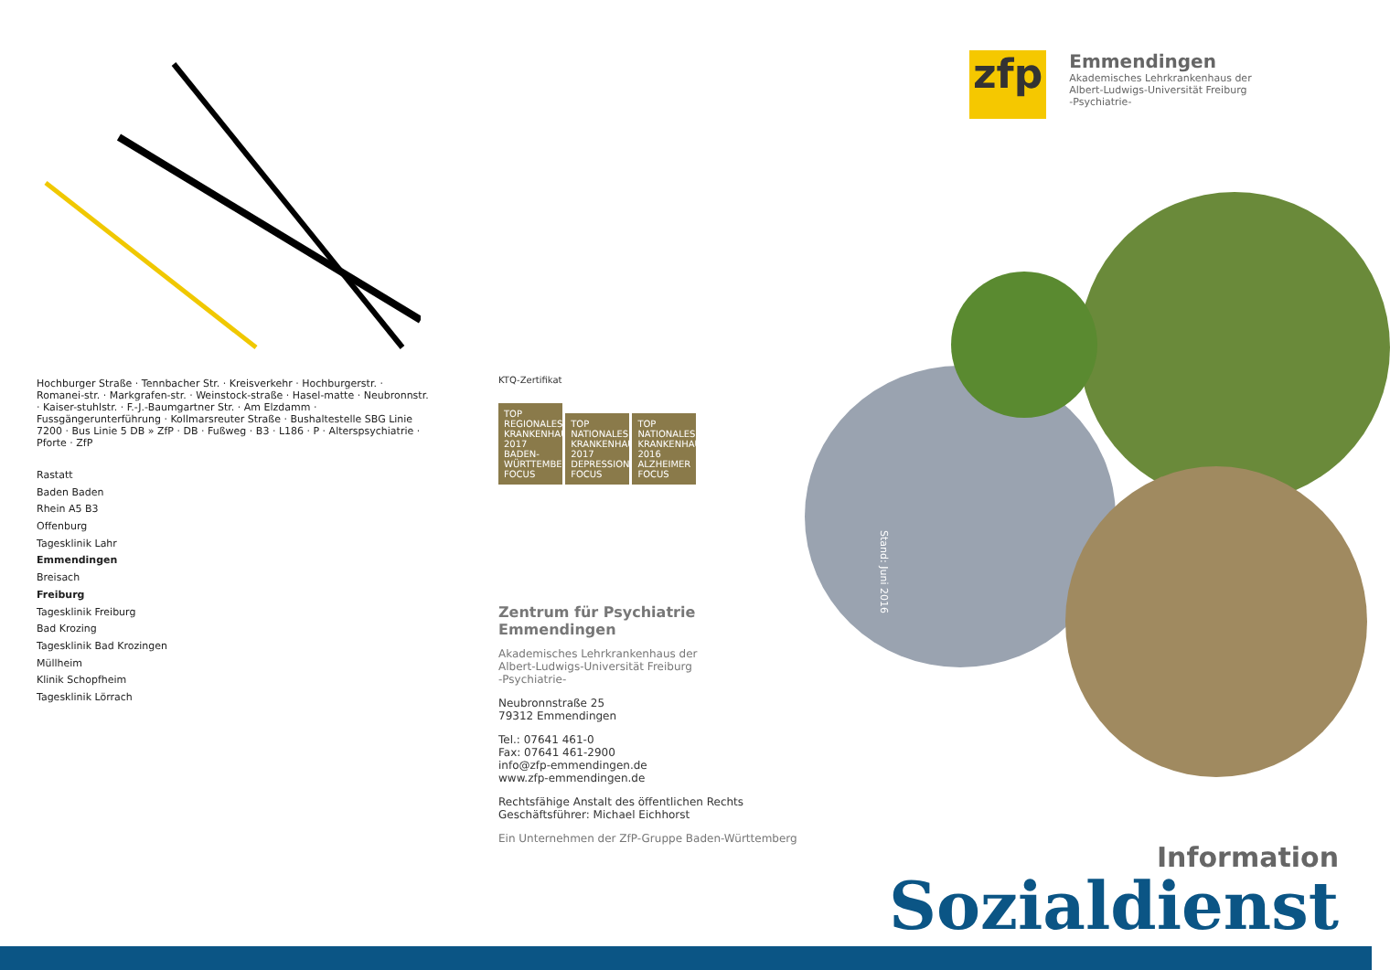Hochburger Straße · Tennbacher Str. · Kreisverkehr · Hochburgerstr. · Romanei-str. · Markgrafen-str. · Weinstock-straße · Hasel-matte · Neubronnstr. · Kaiser-stuhlstr. · F.-J.-Baumgartner Str. · Am Elzdamm · Fussgängerunterführung · Kollmarsreuter Straße · Bushaltestelle SBG Linie 7200 · Bus Linie 5 DB » ZfP · DB · Fußweg · B3 · L186 · P · Alterspsychiatrie · Pforte · ZfP
Rastatt
Baden Baden
Rhein A5 B3
Offenburg
Tagesklinik Lahr
Emmendingen
Breisach
Freiburg
Tagesklinik Freiburg
Bad Krozing
Tagesklinik Bad Krozingen
Müllheim
Klinik Schopfheim
Tagesklinik Lörrach
KTQ-Zertifikat
TOP REGIONALES KRANKENHAUS 2017 BADEN-WÜRTTEMBERG FOCUS TOP NATIONALES KRANKENHAUS 2017 DEPRESSION FOCUS TOP NATIONALES KRANKENHAUS 2016 ALZHEIMER FOCUS
Zentrum für Psychiatrie
Emmendingen
Akademisches Lehrkrankenhaus der
Albert-Ludwigs-Universität Freiburg
-Psychiatrie-
Neubronnstraße 25
79312 Emmendingen
Tel.: 07641 461-0
Fax: 07641 461-2900
info@zfp-emmendingen.de
www.zfp-emmendingen.de
Rechtsfähige Anstalt des öffentlichen Rechts
Geschäftsführer: Michael Eichhorst
Ein Unternehmen der ZfP-Gruppe Baden-Württemberg
zfp
Emmendingen
Akademisches Lehrkrankenhaus der
Albert-Ludwigs-Universität Freiburg
-Psychiatrie-
Stand: Juni 2016
Information
Sozialdienst